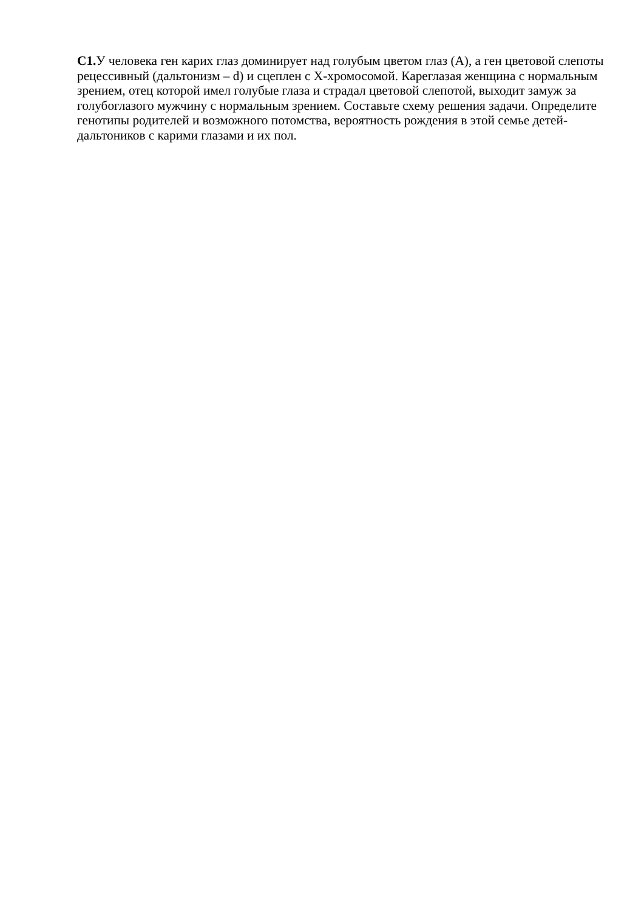С1. У человека ген карих глаз доминирует над голубым цветом глаз (А), а ген цветовой слепоты рецессивный (дальтонизм – d) и сцеплен с Х-хромосомой. Кареглазая женщина с нормальным зрением, отец которой имел голубые глаза и страдал цветовой слепотой, выходит замуж за голубоглазого мужчину с нормальным зрением. Составьте схему решения задачи. Определите генотипы родителей и возможного потомства, вероятность рождения в этой семье детей-дальтоников с карими глазами и их пол.